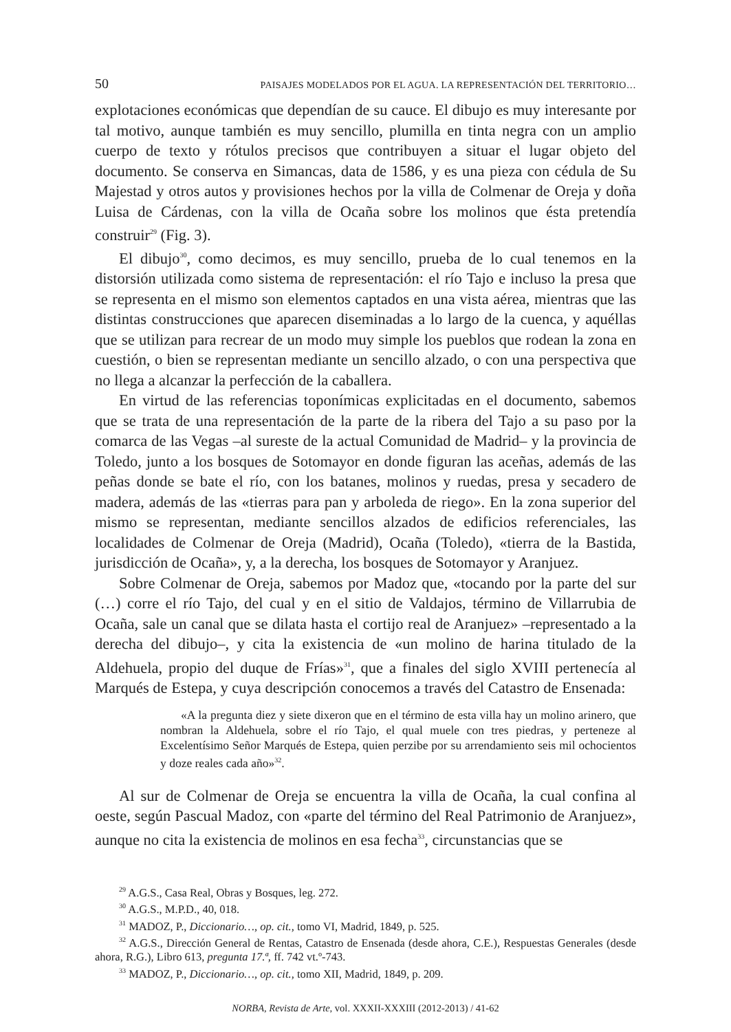50 PAISAJES MODELADOS POR EL AGUA. LA REPRESENTACIÓN DEL TERRITORIO…
explotaciones económicas que dependían de su cauce. El dibujo es muy interesante por tal motivo, aunque también es muy sencillo, plumilla en tinta negra con un amplio cuerpo de texto y rótulos precisos que contribuyen a situar el lugar objeto del documento. Se conserva en Simancas, data de 1586, y es una pieza con cédula de Su Majestad y otros autos y provisiones hechos por la villa de Colmenar de Oreja y doña Luisa de Cárdenas, con la villa de Ocaña sobre los molinos que ésta pretendía construir<sup>29</sup> (Fig. 3).
El dibujo<sup>30</sup>, como decimos, es muy sencillo, prueba de lo cual tenemos en la distorsión utilizada como sistema de representación: el río Tajo e incluso la presa que se representa en el mismo son elementos captados en una vista aérea, mientras que las distintas construcciones que aparecen diseminadas a lo largo de la cuenca, y aquéllas que se utilizan para recrear de un modo muy simple los pueblos que rodean la zona en cuestión, o bien se representan mediante un sencillo alzado, o con una perspectiva que no llega a alcanzar la perfección de la caballera.
En virtud de las referencias toponímicas explicitadas en el documento, sabemos que se trata de una representación de la parte de la ribera del Tajo a su paso por la comarca de las Vegas –al sureste de la actual Comunidad de Madrid– y la provincia de Toledo, junto a los bosques de Sotomayor en donde figuran las aceñas, además de las peñas donde se bate el río, con los batanes, molinos y ruedas, presa y secadero de madera, además de las «tierras para pan y arboleda de riego». En la zona superior del mismo se representan, mediante sencillos alzados de edificios referenciales, las localidades de Colmenar de Oreja (Madrid), Ocaña (Toledo), «tierra de la Bastida, jurisdicción de Ocaña», y, a la derecha, los bosques de Sotomayor y Aranjuez.
Sobre Colmenar de Oreja, sabemos por Madoz que, «tocando por la parte del sur (…) corre el río Tajo, del cual y en el sitio de Valdajos, término de Villarrubia de Ocaña, sale un canal que se dilata hasta el cortijo real de Aranjuez» –representado a la derecha del dibujo–, y cita la existencia de «un molino de harina titulado de la Aldehuela, propio del duque de Frías»<sup>31</sup>, que a finales del siglo XVIII pertenecía al Marqués de Estepa, y cuya descripción conocemos a través del Catastro de Ensenada:
«A la pregunta diez y siete dixeron que en el término de esta villa hay un molino arinero, que nombran la Aldehuela, sobre el río Tajo, el qual muele con tres piedras, y perteneze al Excelentísimo Señor Marqués de Estepa, quien perzibe por su arrendamiento seis mil ochocientos y doze reales cada año»<sup>32</sup>.
Al sur de Colmenar de Oreja se encuentra la villa de Ocaña, la cual confina al oeste, según Pascual Madoz, con «parte del término del Real Patrimonio de Aranjuez», aunque no cita la existencia de molinos en esa fecha<sup>33</sup>, circunstancias que se
<sup>29</sup> A.G.S., Casa Real, Obras y Bosques, leg. 272.
<sup>30</sup> A.G.S., M.P.D., 40, 018.
<sup>31</sup> MADOZ, P., Diccionario…, op. cit., tomo VI, Madrid, 1849, p. 525.
<sup>32</sup> A.G.S., Dirección General de Rentas, Catastro de Ensenada (desde ahora, C.E.), Respuestas Generales (desde ahora, R.G.), Libro 613, pregunta 17.ª, ff. 742 vt.º-743.
<sup>33</sup> MADOZ, P., Diccionario…, op. cit., tomo XII, Madrid, 1849, p. 209.
NORBA, Revista de Arte, vol. XXXII-XXXIII (2012-2013) / 41-62